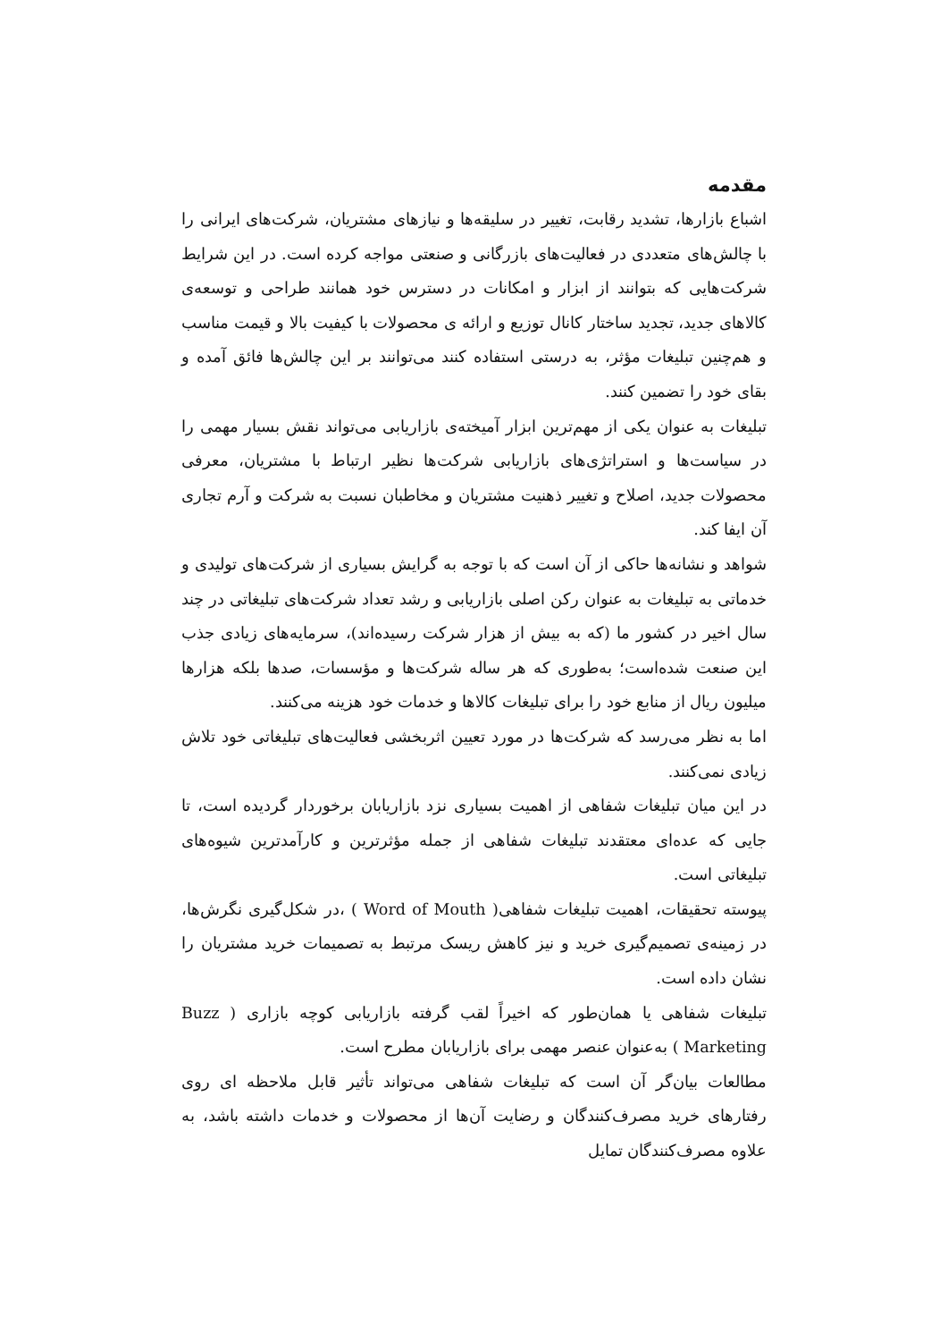مقدمه
اشباع بازارها، تشدید رقابت، تغییر در سلیقه‌ها و نیازهای مشتریان، شرکت‌های ایرانی را با چالش‌های متعددی در فعالیت‌های بازرگانی و صنعتی مواجه کرده است. در این شرایط شرکت‌هایی که بتوانند از ابزار و امکانات در دسترس خود همانند طراحی و توسعه‌ی کالاهای جدید، تجدید ساختار کانال توزیع و ارائه ی محصولات با کیفیت بالا و قیمت مناسب و هم‌چنین تبلیغات مؤثر، به درستی استفاده کنند می‌توانند بر این چالش‌ها فائق آمده و بقای خود را تضمین کنند.
تبلیغات به عنوان یکی از مهم‌ترین ابزار آمیخته‌ی بازاریابی می‌تواند نقش بسیار مهمی را در سیاست‌ها و استراتژی‌های بازاریابی شرکت‌ها نظیر ارتباط با مشتریان، معرفی محصولات جدید، اصلاح و تغییر ذهنیت مشتریان و مخاطبان نسبت به شرکت و آرم تجاری آن ایفا کند.
شواهد و نشانه‌ها حاکی از آن است که با توجه به گرایش بسیاری از شرکت‌های تولیدی و خدماتی به تبلیغات به عنوان رکن اصلی بازاریابی و رشد تعداد شرکت‌های تبلیغاتی در چند سال اخیر در کشور ما (که به بیش از هزار شرکت رسیده‌اند)، سرمایه‌های زیادی جذب این صنعت شده‌است؛ به‌طوری که هر ساله شرکت‌ها و مؤسسات، صدها بلکه هزارها میلیون ریال از منابع خود را برای تبلیغات کالاها و خدمات خود هزینه می‌کنند.
اما به نظر می‌رسد که شرکت‌ها در مورد تعیین اثربخشی فعالیت‌های تبلیغاتی خود تلاش زیادی نمی‌کنند.
در این میان تبلیغات شفاهی از اهمیت بسیاری نزد بازاریابان برخوردار گردیده است، تا جایی که عده‌ای معتقدند تبلیغات شفاهی از جمله مؤثرترین و کارآمدترین شیوه‌های تبلیغاتی است.
پیوسته تحقیقات، اهمیت تبلیغات شفاهی( Word of Mouth ) ،در شکل‌گیری نگرش‌ها، در زمینه‌ی تصمیم‌گیری خرید و نیز کاهش ریسک مرتبط به تصمیمات خرید مشتریان را نشان داده است.
تبلیغات شفاهی یا همان‌طور که اخیراً لقب گرفته بازاریابی کوچه بازاری ( Buzz Marketing ) به‌عنوان عنصر مهمی برای بازاریابان مطرح است.
مطالعات بیان‌گر آن است که تبلیغات شفاهی می‌تواند تأثیر قابل ملاحظه ای روی رفتارهای خرید مصرف‌کنندگان و رضایت آن‌ها از محصولات و خدمات داشته باشد، به علاوه مصرف‌کنندگان تمایل